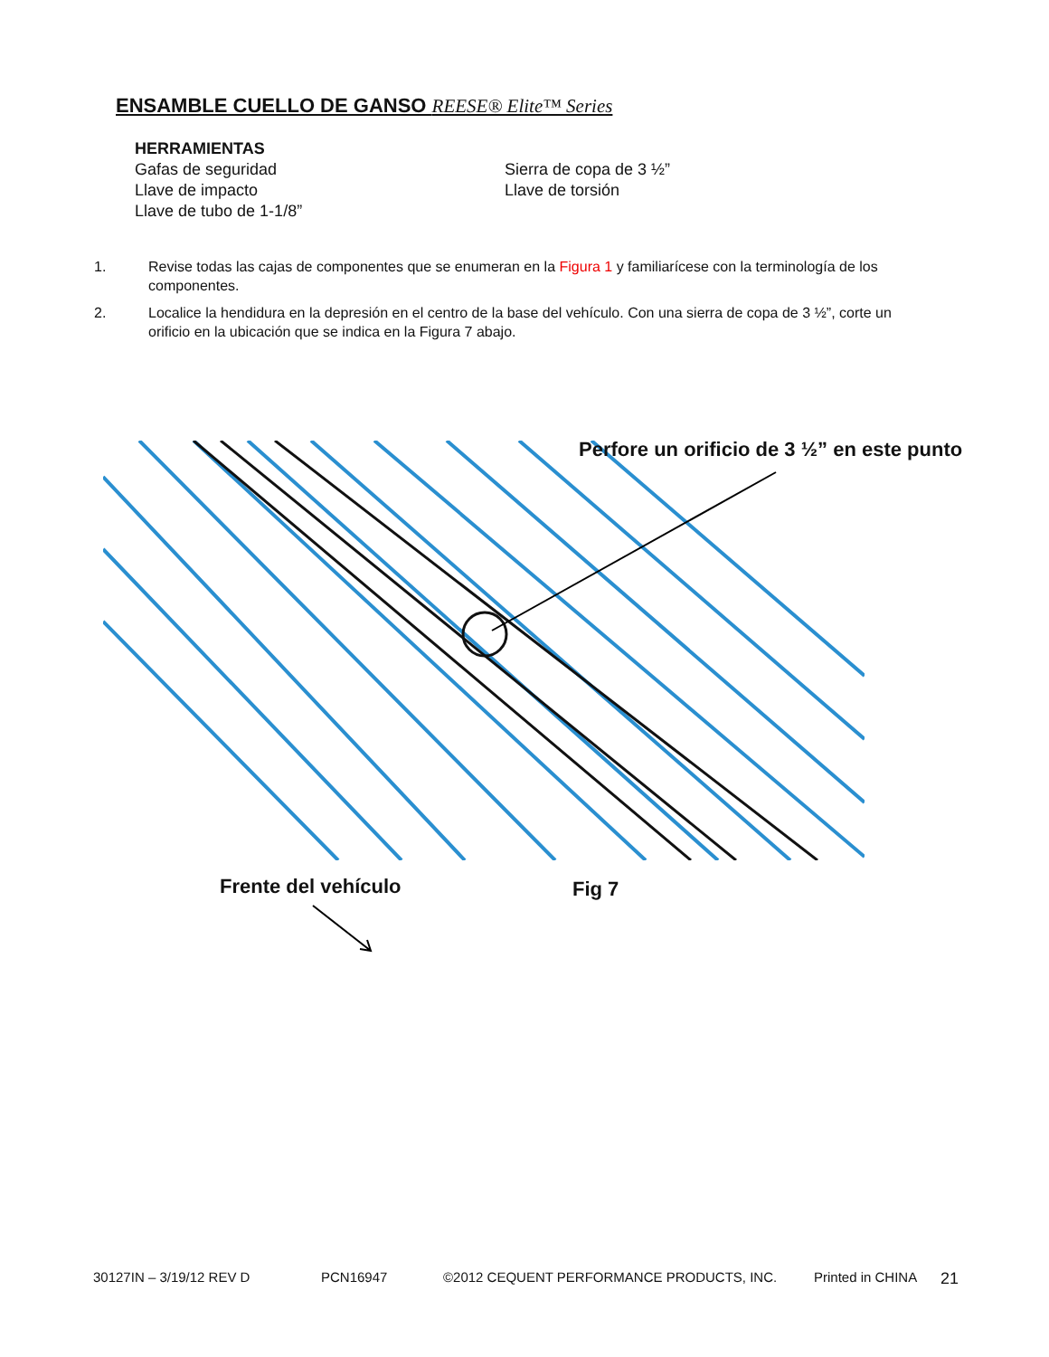ENSAMBLE CUELLO DE GANSO REESE® Elite™ Series
HERRAMIENTAS
Gafas de seguridad
Llave de impacto
Llave de tubo de 1-1/8”
Sierra de copa de 3 ½”
Llave de torsión
1. Revise todas las cajas de componentes que se enumeran en la Figura 1 y familiarícese con la terminología de los componentes.
2. Localice la hendidura en la depresión en el centro de la base del vehículo. Con una sierra de copa de 3 ½”, corte un orificio en la ubicación que se indica en la Figura 7 abajo.
Perfore un orificio de 3 ½” en este punto
Frente del vehículo Fig 7
30127IN – 3/19/12 REV D PCN16947 ©2012 CEQUENT PERFORMANCE PRODUCTS, INC. Printed in CHINA 21